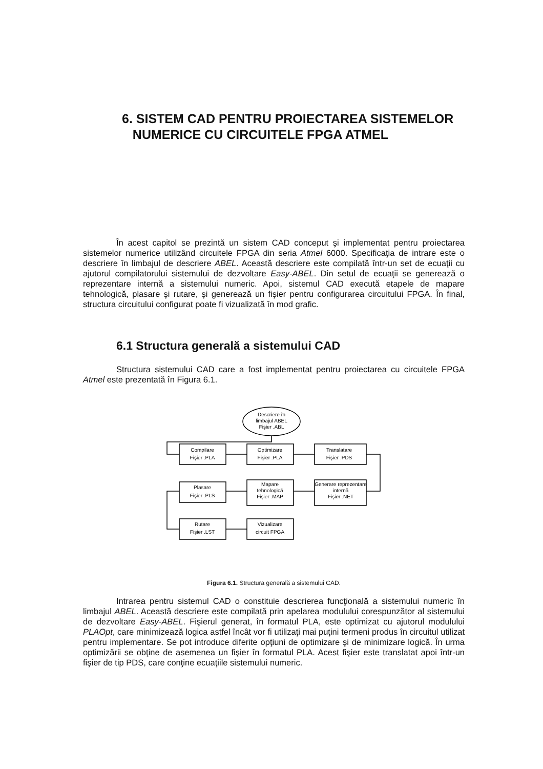6. SISTEM CAD PENTRU PROIECTAREA SISTEMELOR
NUMERICE CU CIRCUITELE FPGA ATMEL
În acest capitol se prezintă un sistem CAD conceput şi implementat pentru proiectarea sistemelor numerice utilizând circuitele FPGA din seria Atmel 6000. Specificaţia de intrare este o descriere în limbajul de descriere ABEL. Această descriere este compilată într-un set de ecuaţii cu ajutorul compilatorului sistemului de dezvoltare Easy-ABEL. Din setul de ecuaţii se generează o reprezentare internă a sistemului numeric. Apoi, sistemul CAD execută etapele de mapare tehnologică, plasare şi rutare, şi generează un fişier pentru configurarea circuitului FPGA. În final, structura circuitului configurat poate fi vizualizată în mod grafic.
6.1 Structura generală a sistemului CAD
Structura sistemului CAD care a fost implementat pentru proiectarea cu circuitele FPGA Atmel este prezentată în Figura 6.1.
Descriere în
limbajul ABEL
Fişier .ABL
Compilare
Fişier .PLA
Optimizare
Fişier .PLA
Translatare
Fişier .PDS
Plasare
Fişier .PLS
Mapare
tehnologică
Fişier .MAP
Generare reprezentare
internă
Fişier .NET
Rutare
Fişier .LST
Vizualizare
circuit FPGA
Figura 6.1. Structura generală a sistemului CAD.
Intrarea pentru sistemul CAD o constituie descrierea funcţională a sistemului numeric în limbajul ABEL. Această descriere este compilată prin apelarea modulului corespunzător al sistemului de dezvoltare Easy-ABEL. Fişierul generat, în formatul PLA, este optimizat cu ajutorul modulului PLAOpt, care minimizează logica astfel încât vor fi utilizaţi mai puţini termeni produs în circuitul utilizat pentru implementare. Se pot introduce diferite opţiuni de optimizare şi de minimizare logică. În urma optimizării se obţine de asemenea un fişier în formatul PLA. Acest fişier este translatat apoi într-un fişier de tip PDS, care conţine ecuaţiile sistemului numeric.